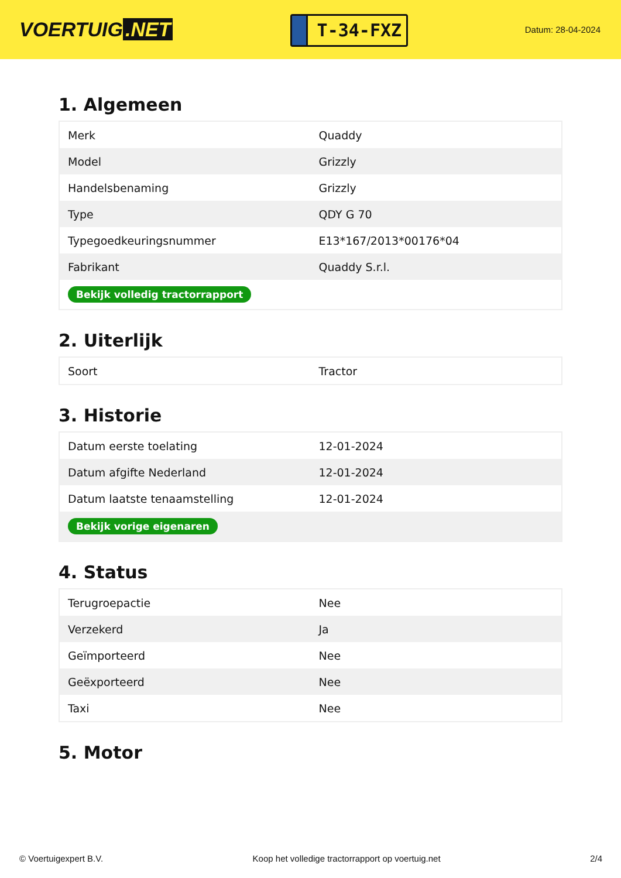VOERTUIG.NET
T-34-FXZ
Datum: 28-04-2024
1. Algemeen
| Merk | Quaddy |
| Model | Grizzly |
| Handelsbenaming | Grizzly |
| Type | QDY G 70 |
| Typegoedkeuringsnummer | E13*167/2013*00176*04 |
| Fabrikant | Quaddy S.r.l. |
| Bekijk volledig tractorrapport | |
2. Uiterlijk
| Soort | Tractor |
3. Historie
| Datum eerste toelating | 12-01-2024 |
| Datum afgifte Nederland | 12-01-2024 |
| Datum laatste tenaamstelling | 12-01-2024 |
| Bekijk vorige eigenaren | |
4. Status
| Terugroepactie | Nee |
| Verzekerd | Ja |
| Geïmporteerd | Nee |
| Geëxporteerd | Nee |
| Taxi | Nee |
5. Motor
© Voertuigexpert B.V. Koop het volledige tractorrapport op voertuig.net 2/4